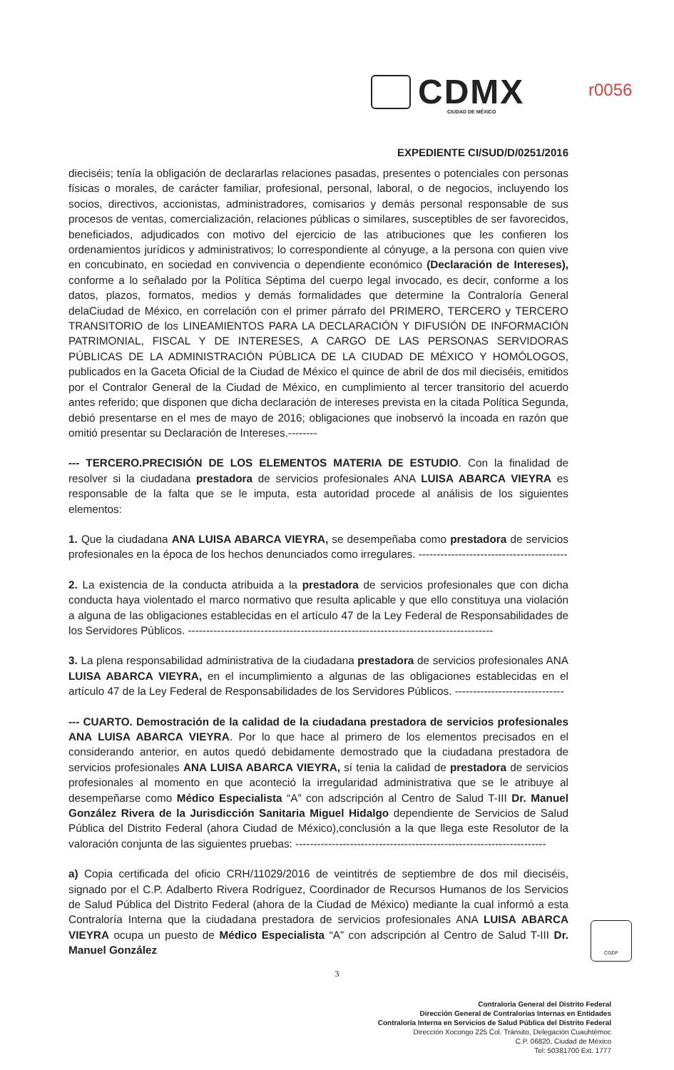CDMX
CIUDAD DE MÉXICO
r0056
EXPEDIENTE CI/SUD/D/0251/2016
dieciséis; tenía la obligación de declararlas relaciones pasadas, presentes o potenciales con personas físicas o morales, de carácter familiar, profesional, personal, laboral, o de negocios, incluyendo los socios, directivos, accionistas, administradores, comisarios y demás personal responsable de sus procesos de ventas, comercialización, relaciones públicas o similares, susceptibles de ser favorecidos, beneficiados, adjudicados con motivo del ejercicio de las atribuciones que les confieren los ordenamientos jurídicos y administrativos; lo correspondiente al cónyuge, a la persona con quien vive en concubinato, en sociedad en convivencia o dependiente económico (Declaración de Intereses), conforme a lo señalado por la Política Séptima del cuerpo legal invocado, es decir, conforme a los datos, plazos, formatos, medios y demás formalidades que determine la Contraloría General delaCiudad de México, en correlación con el primer párrafo del PRIMERO, TERCERO y TERCERO TRANSITORIO de los LINEAMIENTOS PARA LA DECLARACIÓN Y DIFUSIÓN DE INFORMACIÓN PATRIMONIAL, FISCAL Y DE INTERESES, A CARGO DE LAS PERSONAS SERVIDORAS PÚBLICAS DE LA ADMINISTRACIÓN PÚBLICA DE LA CIUDAD DE MÉXICO Y HOMÓLOGOS, publicados en la Gaceta Oficial de la Ciudad de México el quince de abril de dos mil dieciséis, emitidos por el Contralor General de la Ciudad de México, en cumplimiento al tercer transitorio del acuerdo antes referido; que disponen que dicha declaración de intereses prevista en la citada Política Segunda, debió presentarse en el mes de mayo de 2016; obligaciones que inobservó la incoada en razón que omitió presentar su Declaración de Intereses.--------
--- TERCERO.PRECISIÓN DE LOS ELEMENTOS MATERIA DE ESTUDIO. Con la finalidad de resolver si la ciudadana prestadora de servicios profesionales ANA LUISA ABARCA VIEYRA es responsable de la falta que se le imputa, esta autoridad procede al análisis de los siguientes elementos:
1. Que la ciudadana ANA LUISA ABARCA VIEYRA, se desempeñaba como prestadora de servicios profesionales en la época de los hechos denunciados como irregulares. -----------------------------------------
2. La existencia de la conducta atribuida a la prestadora de servicios profesionales que con dicha conducta haya violentado el marco normativo que resulta aplicable y que ello constituya una violación a alguna de las obligaciones establecidas en el artículo 47 de la Ley Federal de Responsabilidades de los Servidores Públicos. ------------------------------------------------------------------------------------
3. La plena responsabilidad administrativa de la ciudadana prestadora de servicios profesionales ANA LUISA ABARCA VIEYRA, en el incumplimiento a algunas de las obligaciones establecidas en el artículo 47 de la Ley Federal de Responsabilidades de los Servidores Públicos. ------------------------------
--- CUARTO. Demostración de la calidad de la ciudadana prestadora de servicios profesionales ANA LUISA ABARCA VIEYRA. Por lo que hace al primero de los elementos precisados en el considerando anterior, en autos quedó debidamente demostrado que la ciudadana prestadora de servicios profesionales ANA LUISA ABARCA VIEYRA, sí tenia la calidad de prestadora de servicios profesionales al momento en que aconteció la irregularidad administrativa que se le atribuye al desempeñarse como Médico Especialista “A” con adscripción al Centro de Salud T-III Dr. Manuel González Rivera de la Jurisdicción Sanitaria Miguel Hidalgo dependiente de Servicios de Salud Pública del Distrito Federal (ahora Ciudad de México),conclusión a la que llega este Resolutor de la valoración conjunta de las siguientes pruebas: ---------------------------------------------------------------------
a) Copia certificada del oficio CRH/11029/2016 de veintitrés de septiembre de dos mil dieciséis, signado por el C.P. Adalberto Rivera Rodríguez, Coordinador de Recursos Humanos de los Servicios de Salud Pública del Distrito Federal (ahora de la Ciudad de México) mediante la cual informó a esta Contraloría Interna que la ciudadana prestadora de servicios profesionales ANA LUISA ABARCA VIEYRA ocupa un puesto de Médico Especialista “A” con adscripción al Centro de Salud T-III Dr. Manuel González
CGDF
3
Contraloría General del Distrito Federal
Dirección General de Contralorías Internas en Entidades
Contraloría Interna en Servicios de Salud Pública del Distrito Federal
Dirección Xocongo 225 Col. Tránsito, Delegación Cuauhtémoc
C.P. 06820, Ciudad de México
Tel: 50381700 Ext. 1777